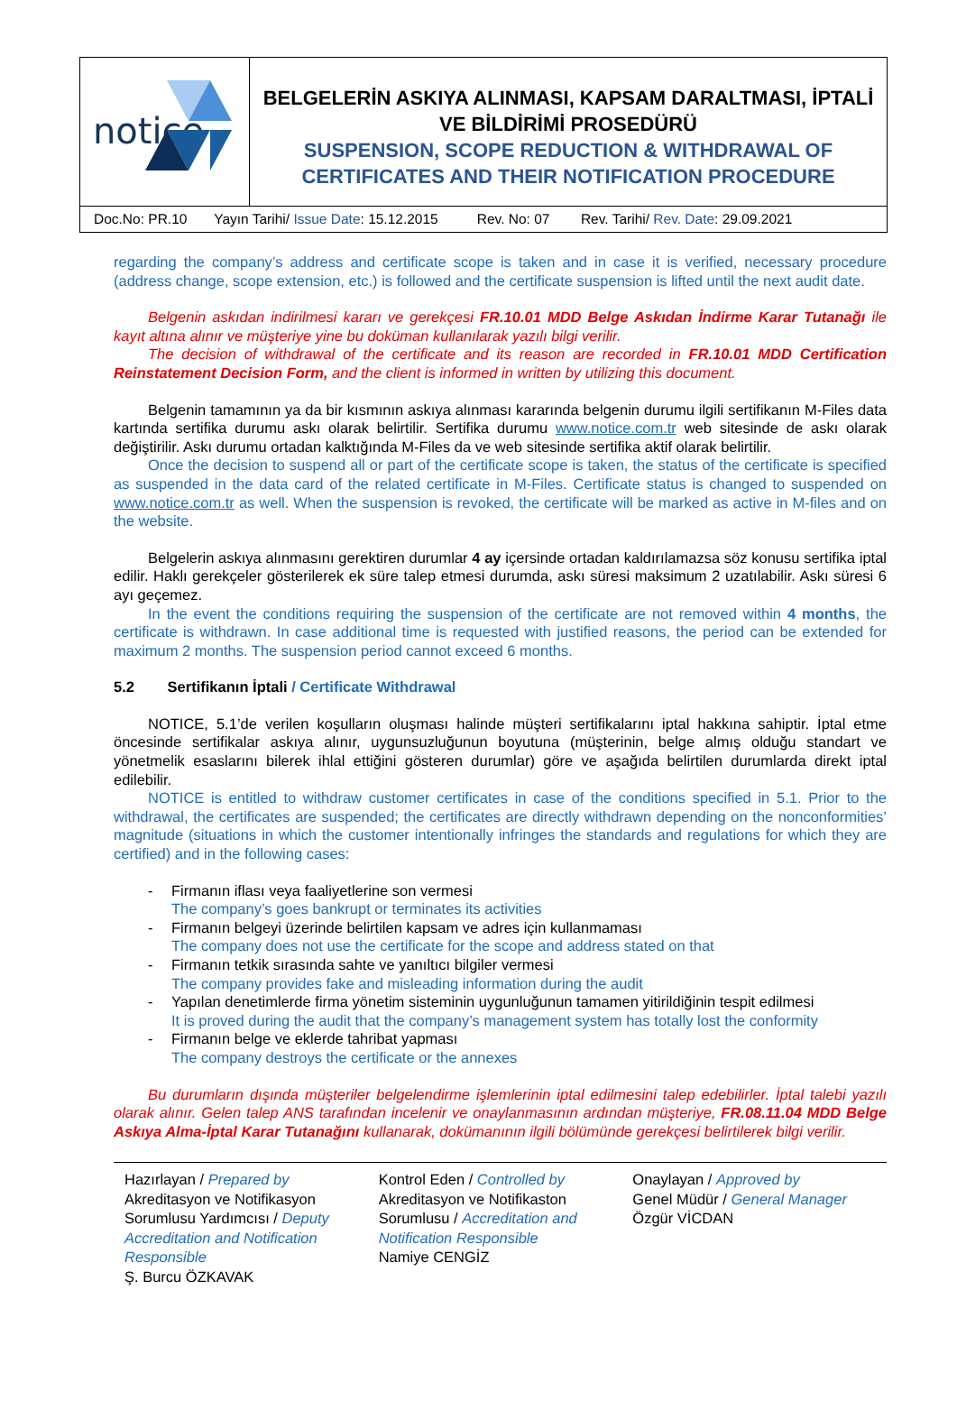| notice | BELGELERİN ASKIYA ALINMASI, KAPSAM DARALTMASI, İPTALİ VE BİLDİRİMİ PROSEDÜRÜ SUSPENSION, SCOPE REDUCTION & WITHDRAWAL OF CERTIFICATES AND THEIR NOTIFICATION PROCEDURE |
| Doc.No: PR.10 Yayın Tarihi/ Issue Date : 15.12.2015 Rev. No: 07 Rev. Tarihi/ Rev. Date : 29.09.2021 | |
regarding the company’s address and certificate scope is taken and in case it is verified, necessary procedure (address change, scope extension, etc.) is followed and the certificate suspension is lifted until the next audit date.
Belgenin askıdan indirilmesi kararı ve gerekçesi FR.10.01 MDD Belge Askıdan İndirme Karar Tutanağı ile kayıt altına alınır ve müşteriye yine bu doküman kullanılarak yazılı bilgi verilir.
The decision of withdrawal of the certificate and its reason are recorded in FR.10.01 MDD Certification Reinstatement Decision Form, and the client is informed in written by utilizing this document.
Belgenin tamamının ya da bir kısmının askıya alınması kararında belgenin durumu ilgili sertifikanın M-Files data kartında sertifika durumu askı olarak belirtilir. Sertifika durumu www.notice.com.tr web sitesinde de askı olarak değiştirilir. Askı durumu ortadan kalktığında M-Files da ve web sitesinde sertifika aktif olarak belirtilir.
Once the decision to suspend all or part of the certificate scope is taken, the status of the certificate is specified as suspended in the data card of the related certificate in M-Files. Certificate status is changed to suspended on www.notice.com.tr as well. When the suspension is revoked, the certificate will be marked as active in M-files and on the website.
Belgelerin askıya alınmasını gerektiren durumlar 4 ay içersinde ortadan kaldırılamazsa söz konusu sertifika iptal edilir. Haklı gerekçeler gösterilerek ek süre talep etmesi durumda, askı süresi maksimum 2 uzatılabilir. Askı süresi 6 ayı geçemez.
In the event the conditions requiring the suspension of the certificate are not removed within 4 months, the certificate is withdrawn. In case additional time is requested with justified reasons, the period can be extended for maximum 2 months. The suspension period cannot exceed 6 months.
5.2 Sertifikanın İptali / Certificate Withdrawal
NOTICE, 5.1’de verilen koşulların oluşması halinde müşteri sertifikalarını iptal hakkına sahiptir. İptal etme öncesinde sertifikalar askıya alınır, uygunsuzluğunun boyutuna (müşterinin, belge almış olduğu standart ve yönetmelik esaslarını bilerek ihlal ettiğini gösteren durumlar) göre ve aşağıda belirtilen durumlarda direkt iptal edilebilir.
NOTICE is entitled to withdraw customer certificates in case of the conditions specified in 5.1. Prior to the withdrawal, the certificates are suspended; the certificates are directly withdrawn depending on the nonconformities’ magnitude (situations in which the customer intentionally infringes the standards and regulations for which they are certified) and in the following cases:
- Firmanın iflası veya faaliyetlerine son vermesi
The company’s goes bankrupt or terminates its activities
- Firmanın belgeyi üzerinde belirtilen kapsam ve adres için kullanmaması
The company does not use the certificate for the scope and address stated on that
- Firmanın tetkik sırasında sahte ve yanıltıcı bilgiler vermesi
The company provides fake and misleading information during the audit
- Yapılan denetimlerde firma yönetim sisteminin uygunluğunun tamamen yitirildiğinin tespit edilmesi
It is proved during the audit that the company’s management system has totally lost the conformity
- Firmanın belge ve eklerde tahribat yapması
The company destroys the certificate or the annexes
Bu durumların dışında müşteriler belgelendirme işlemlerinin iptal edilmesini talep edebilirler. İptal talebi yazılı olarak alınır. Gelen talep ANS tarafından incelenir ve onaylanmasının ardından müşteriye, FR.08.11.04 MDD Belge Askıya Alma-İptal Karar Tutanağını kullanarak, dokümanının ilgili bölümünde gerekçesi belirtilerek bilgi verilir.
Hazırlayan / Prepared by
Akreditasyon ve Notifikasyon Sorumlusu Yardımcısı / Deputy Accreditation and Notification Responsible
Ş. Burcu ÖZKAVAK
Kontrol Eden / Controlled by
Akreditasyon ve Notifikaston Sorumlusu / Accreditation and Notification Responsible
Namiye CENGİZ
Onaylayan / Approved by
Genel Müdür / General Manager
Özgür VİCDAN